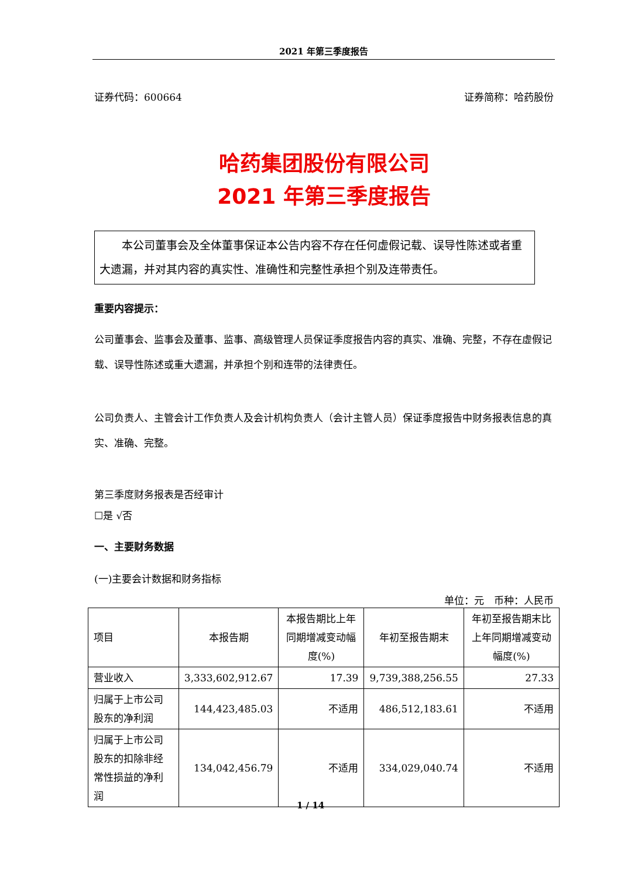2021 年第三季度报告
证券代码：600664 证券简称：哈药股份
哈药集团股份有限公司
2021 年第三季度报告
  本公司董事会及全体董事保证本公告内容不存在任何虚假记载、误导性陈述或者重大遗漏，并对其内容的真实性、准确性和完整性承担个别及连带责任。
重要内容提示：
公司董事会、监事会及董事、监事、高级管理人员保证季度报告内容的真实、准确、完整，不存在虚假记载、误导性陈述或重大遗漏，并承担个别和连带的法律责任。
公司负责人、主管会计工作负责人及会计机构负责人（会计主管人员）保证季度报告中财务报表信息的真实、准确、完整。
第三季度财务报表是否经审计
☐是 √否
一、主要财务数据
(一)主要会计数据和财务指标
单位：元 币种：人民币
| 项目 | 本报告期 | 本报告期比上年同期增减变动幅度(%) | 年初至报告期末 | 年初至报告期末比上年同期增减变动幅度(%) |
| --- | --- | --- | --- | --- |
| 营业收入 | 3,333,602,912.67 | 17.39 | 9,739,388,256.55 | 27.33 |
| 归属于上市公司股东的净利润 | 144,423,485.03 | 不适用 | 486,512,183.61 | 不适用 |
| 归属于上市公司股东的扣除非经常性损益的净利润 | 134,042,456.79 | 不适用 | 334,029,040.74 | 不适用 |
1 / 14